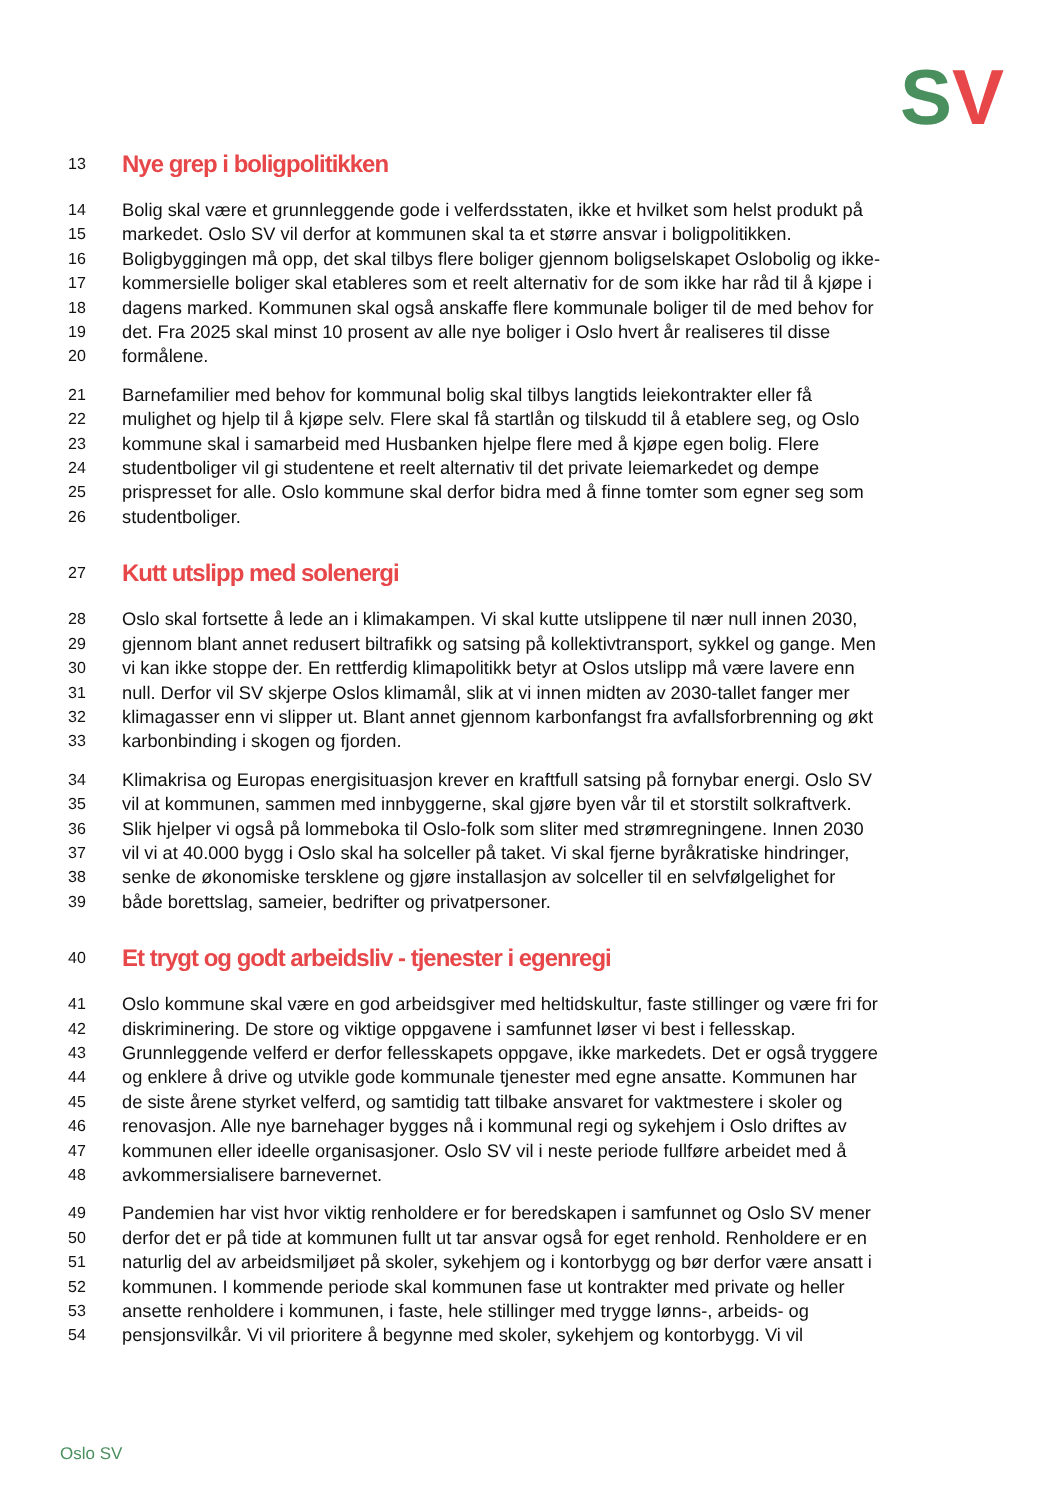SV
13 Nye grep i boligpolitikken
14 Bolig skal være et grunnleggende gode i velferdsstaten, ikke et hvilket som helst produkt på
15 markedet. Oslo SV vil derfor at kommunen skal ta et større ansvar i boligpolitikken.
16 Boligbyggingen må opp, det skal tilbys flere boliger gjennom boligselskapet Oslobolig og ikke-
17 kommersielle boliger skal etableres som et reelt alternativ for de som ikke har råd til å kjøpe i
18 dagens marked. Kommunen skal også anskaffe flere kommunale boliger til de med behov for
19 det. Fra 2025 skal minst 10 prosent av alle nye boliger i Oslo hvert år realiseres til disse
20 formålene.
21 Barnefamilier med behov for kommunal bolig skal tilbys langtids leiekontrakter eller få
22 mulighet og hjelp til å kjøpe selv. Flere skal få startlån og tilskudd til å etablere seg, og Oslo
23 kommune skal i samarbeid med Husbanken hjelpe flere med å kjøpe egen bolig. Flere
24 studentboliger vil gi studentene et reelt alternativ til det private leiemarkedet og dempe
25 prispresset for alle. Oslo kommune skal derfor bidra med å finne tomter som egner seg som
26 studentboliger.
27 Kutt utslipp med solenergi
28 Oslo skal fortsette å lede an i klimakampen. Vi skal kutte utslippene til nær null innen 2030,
29 gjennom blant annet redusert biltrafikk og satsing på kollektivtransport, sykkel og gange. Men
30 vi kan ikke stoppe der. En rettferdig klimapolitikk betyr at Oslos utslipp må være lavere enn
31 null. Derfor vil SV skjerpe Oslos klimamål, slik at vi innen midten av 2030-tallet fanger mer
32 klimagasser enn vi slipper ut. Blant annet gjennom karbonfangst fra avfallsforbrenning og økt
33 karbonbinding i skogen og fjorden.
34 Klimakrisa og Europas energisituasjon krever en kraftfull satsing på fornybar energi. Oslo SV
35 vil at kommunen, sammen med innbyggerne, skal gjøre byen vår til et storstilt solkraftverk.
36 Slik hjelper vi også på lommeboka til Oslo-folk som sliter med strømregningene. Innen 2030
37 vil vi at 40.000 bygg i Oslo skal ha solceller på taket. Vi skal fjerne byråkratiske hindringer,
38 senke de økonomiske tersklene og gjøre installasjon av solceller til en selvfølgelighet for
39 både borettslag, sameier, bedrifter og privatpersoner.
40 Et trygt og godt arbeidsliv - tjenester i egenregi
41 Oslo kommune skal være en god arbeidsgiver med heltidskultur, faste stillinger og være fri for
42 diskriminering. De store og viktige oppgavene i samfunnet løser vi best i fellesskap.
43 Grunnleggende velferd er derfor fellesskapets oppgave, ikke markedets. Det er også tryggere
44 og enklere å drive og utvikle gode kommunale tjenester med egne ansatte. Kommunen har
45 de siste årene styrket velferd, og samtidig tatt tilbake ansvaret for vaktmestere i skoler og
46 renovasjon. Alle nye barnehager bygges nå i kommunal regi og sykehjem i Oslo driftes av
47 kommunen eller ideelle organisasjoner. Oslo SV vil i neste periode fullføre arbeidet med å
48 avkommersialisere barnevernet.
49 Pandemien har vist hvor viktig renholdere er for beredskapen i samfunnet og Oslo SV mener
50 derfor det er på tide at kommunen fullt ut tar ansvar også for eget renhold. Renholdere er en
51 naturlig del av arbeidsmiljøet på skoler, sykehjem og i kontorbygg og bør derfor være ansatt i
52 kommunen. I kommende periode skal kommunen fase ut kontrakter med private og heller
53 ansette renholdere i kommunen, i faste, hele stillinger med trygge lønns-, arbeids- og
54 pensjonsvilkår. Vi vil prioritere å begynne med skoler, sykehjem og kontorbygg. Vi vil
Oslo SV